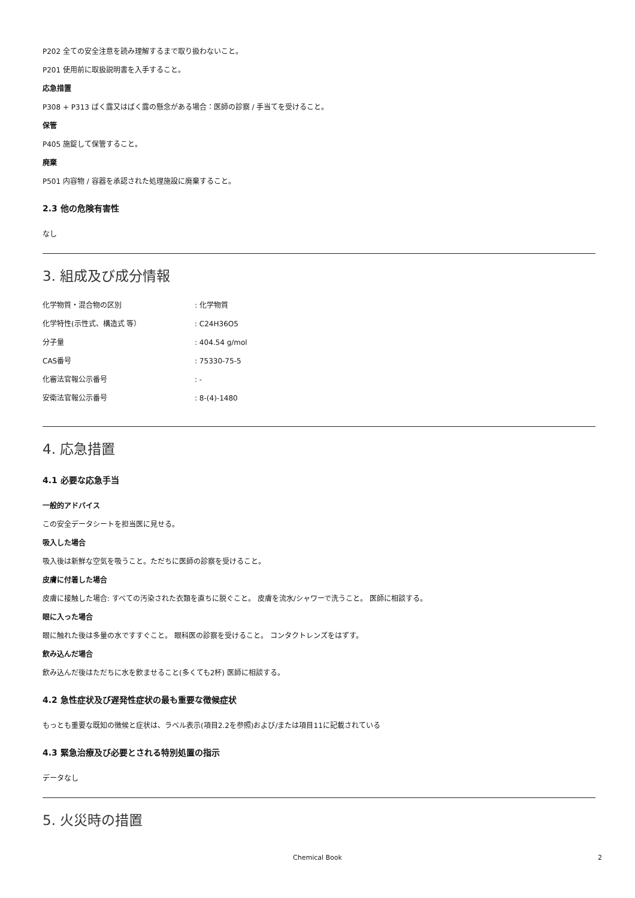P202 全ての安全注意を読み理解するまで取り扱わないこと。
P201 使用前に取扱説明書を入手すること。
応急措置
P308 + P313 ばく露又はばく露の懸念がある場合：医師の診察 / 手当てを受けること。
保管
P405 施錠して保管すること。
廃棄
P501 内容物 / 容器を承認された処理施設に廃棄すること。
2.3 他の危険有害性
なし
3. 組成及び成分情報
| 化学物質・混合物の区別 | : 化学物質 |
| 化学特性(示性式、構造式 等） | : C24H36O5 |
| 分子量 | : 404.54 g/mol |
| CAS番号 | : 75330-75-5 |
| 化審法官報公示番号 | : - |
| 安衛法官報公示番号 | : 8-(4)-1480 |
4. 応急措置
4.1 必要な応急手当
一般的アドバイス
この安全データシートを担当医に見せる。
吸入した場合
吸入後は新鮮な空気を吸うこと。ただちに医師の診察を受けること。
皮膚に付着した場合
皮膚に接触した場合: すべての汚染された衣類を直ちに脱ぐこと。 皮膚を流水/シャワーで洗うこと。 医師に相談する。
眼に入った場合
眼に触れた後は多量の水ですすぐこと。 眼科医の診察を受けること。 コンタクトレンズをはずす。
飲み込んだ場合
飲み込んだ後はただちに水を飲ませること(多くても2杯) 医師に相談する。
4.2 急性症状及び遅発性症状の最も重要な徴候症状
もっとも重要な既知の徴候と症状は、ラベル表示(項目2.2を参照)および/または項目11に記載されている
4.3 緊急治療及び必要とされる特別処置の指示
データなし
5. 火災時の措置
Chemical Book 2